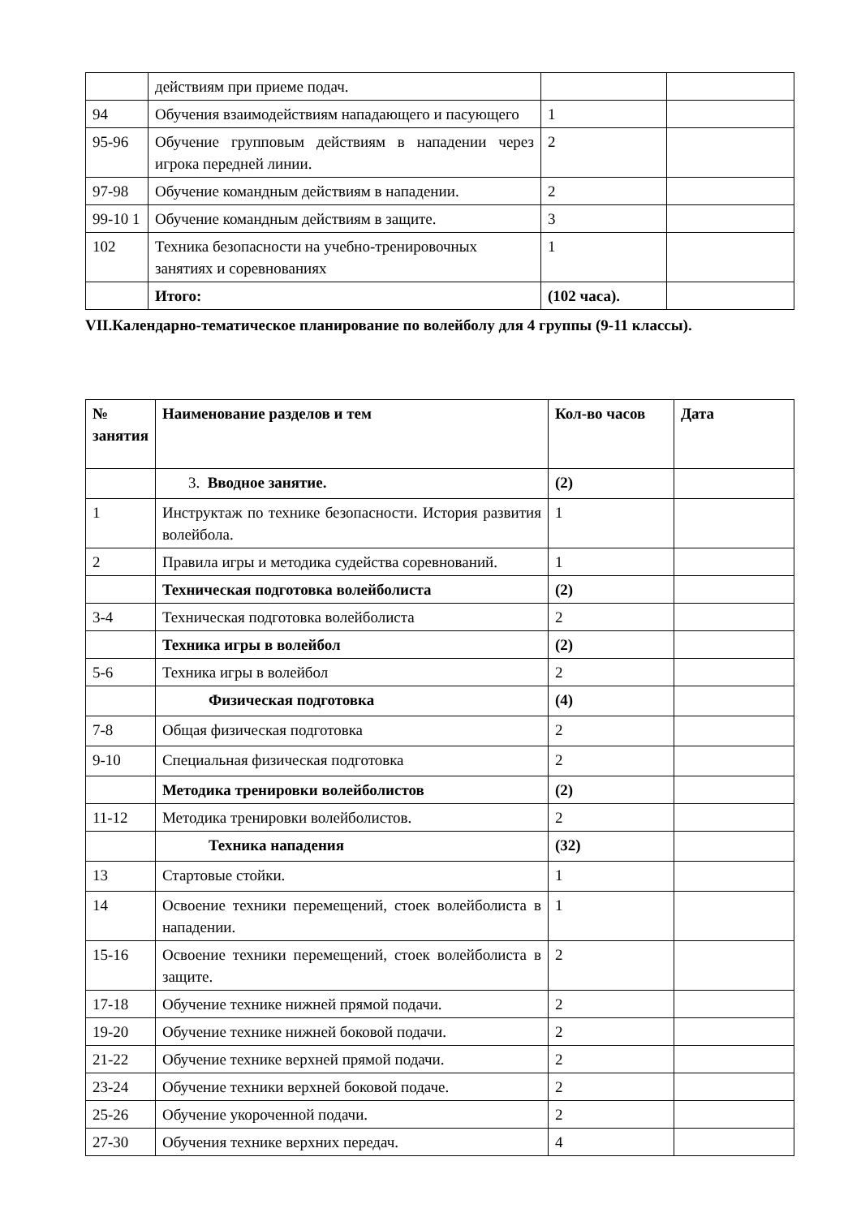| | действиям при приеме подач. | | |
| 94 | Обучения взаимодействиям нападающего и пасующего | 1 | |
| 95-96 | Обучение групповым действиям в нападении через игрока передней линии. | 2 | |
| 97-98 | Обучение командным действиям в нападении. | 2 | |
| 99-10 1 | Обучение командным действиям в защите. | 3 | |
| 102 | Техника безопасности на учебно-тренировочных занятиях и соревнованиях | 1 | |
| | Итого: | (102 часа). | |
VII.Календарно-тематическое планирование по волейболу для 4 группы (9-11 классы).
| № занятия | Наименование разделов и тем | Кол-во часов | Дата |
| | 3. Вводное занятие. | (2) | |
| 1 | Инструктаж по технике безопасности. История развития волейбола. | 1 | |
| 2 | Правила игры и методика судейства соревнований. | 1 | |
| | Техническая подготовка волейболиста | (2) | |
| 3-4 | Техническая подготовка волейболиста | 2 | |
| | Техника игры в волейбол | (2) | |
| 5-6 | Техника игры в волейбол | 2 | |
| | Физическая подготовка | (4) | |
| 7-8 | Общая физическая подготовка | 2 | |
| 9-10 | Специальная физическая подготовка | 2 | |
| | Методика тренировки волейболистов | (2) | |
| 11-12 | Методика тренировки волейболистов. | 2 | |
| | Техника нападения | (32) | |
| 13 | Стартовые стойки. | 1 | |
| 14 | Освоение техники перемещений, стоек волейболиста в нападении. | 1 | |
| 15-16 | Освоение техники перемещений, стоек волейболиста в защите. | 2 | |
| 17-18 | Обучение технике нижней прямой подачи. | 2 | |
| 19-20 | Обучение технике нижней боковой подачи. | 2 | |
| 21-22 | Обучение технике верхней прямой подачи. | 2 | |
| 23-24 | Обучение техники верхней боковой подаче. | 2 | |
| 25-26 | Обучение укороченной подачи. | 2 | |
| 27-30 | Обучения технике верхних передач. | 4 | |